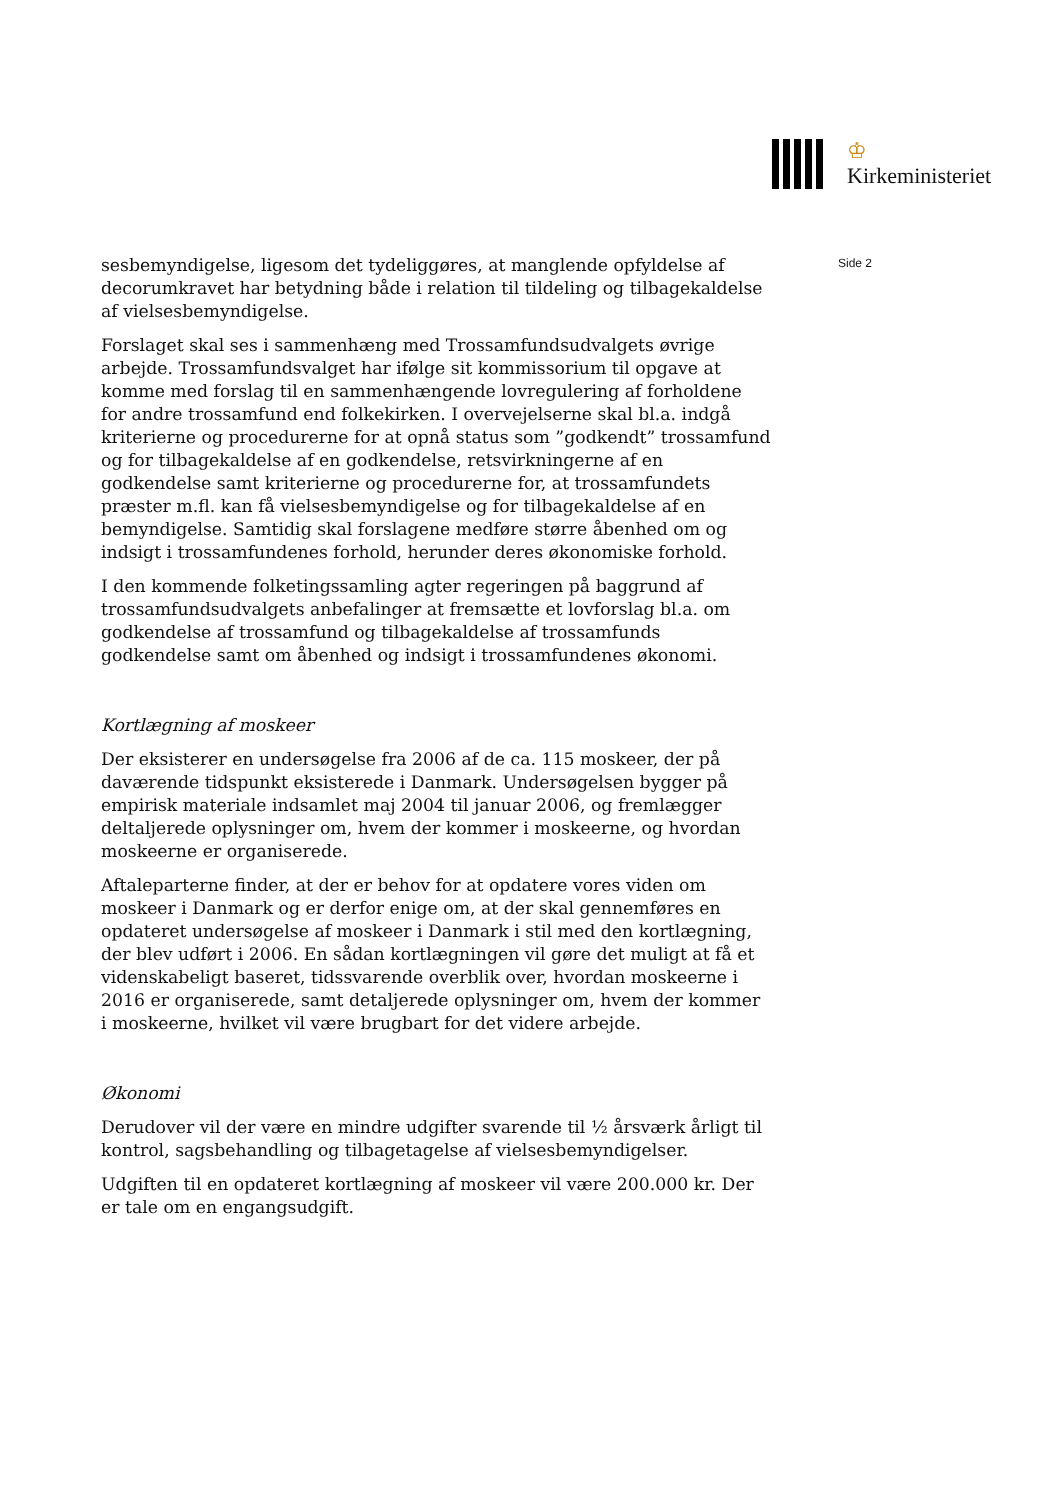♔
Kirkeministeriet
Side 2
sesbemyndigelse, ligesom det tydeliggøres, at manglende opfyldelse af decorumkravet har betydning både i relation til tildeling og tilbagekaldelse af vielsesbemyndigelse.
Forslaget skal ses i sammenhæng med Trossamfundsudvalgets øvrige arbejde. Trossamfundsvalget har ifølge sit kommissorium til opgave at komme med forslag til en sammenhængende lovregulering af forholdene for andre trossamfund end folkekirken. I overvejelserne skal bl.a. indgå kriterierne og procedurerne for at opnå status som ”godkendt” trossamfund og for tilbagekaldelse af en godkendelse, retsvirkningerne af en godkendelse samt kriterierne og procedurerne for, at trossamfundets præster m.fl. kan få vielsesbemyndigelse og for tilbagekaldelse af en bemyndigelse. Samtidig skal forslagene medføre større åbenhed om og indsigt i trossamfundenes forhold, herunder deres økonomiske forhold.
I den kommende folketingssamling agter regeringen på baggrund af trossamfundsudvalgets anbefalinger at fremsætte et lovforslag bl.a. om godkendelse af trossamfund og tilbagekaldelse af trossamfunds godkendelse samt om åbenhed og indsigt i trossamfundenes økonomi.
Kortlægning af moskeer
Der eksisterer en undersøgelse fra 2006 af de ca. 115 moskeer, der på daværende tidspunkt eksisterede i Danmark. Undersøgelsen bygger på empirisk materiale indsamlet maj 2004 til januar 2006, og fremlægger deltaljerede oplysninger om, hvem der kommer i moskeerne, og hvordan moskeerne er organiserede.
Aftaleparterne finder, at der er behov for at opdatere vores viden om moskeer i Danmark og er derfor enige om, at der skal gennemføres en opdateret undersøgelse af moskeer i Danmark i stil med den kortlægning, der blev udført i 2006. En sådan kortlægningen vil gøre det muligt at få et videnskabeligt baseret, tidssvarende overblik over, hvordan moskeerne i 2016 er organiserede, samt detaljerede oplysninger om, hvem der kommer i moskeerne, hvilket vil være brugbart for det videre arbejde.
Økonomi
Derudover vil der være en mindre udgifter svarende til ½ årsværk årligt til kontrol, sagsbehandling og tilbagetagelse af vielsesbemyndigelser.
Udgiften til en opdateret kortlægning af moskeer vil være 200.000 kr. Der er tale om en engangsudgift.